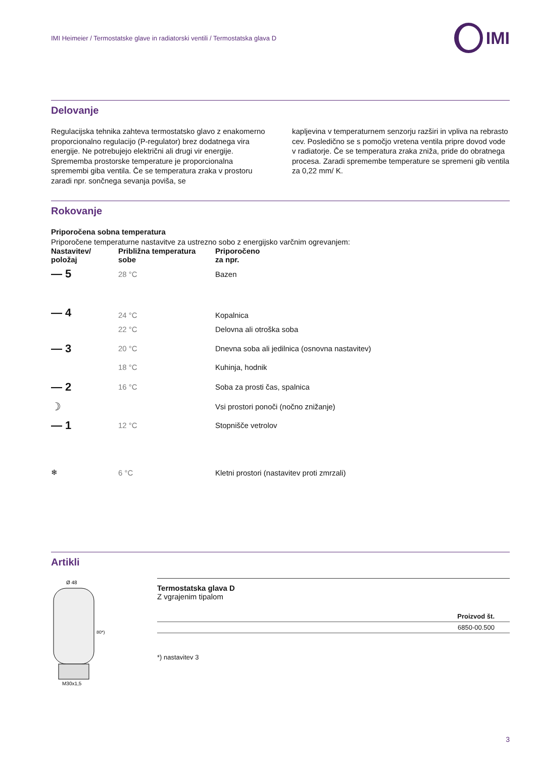IMI Heimeier / Termostatske glave in radiatorski ventili / Termostatska glava D IMI
Delovanje
Regulacijska tehnika zahteva termostatsko glavo z enakomerno proporcionalno regulacijo (P-regulator) brez dodatnega vira energije. Ne potrebujejo električni ali drugi vir energije. Sprememba prostorske temperature je proporcionalna spremembi giba ventila. Če se temperatura zraka v prostoru zaradi npr. sončnega sevanja poviša, se
kapljevina v temperaturnem senzorju razširi in vpliva na rebrasto cev. Posledično se s pomočjo vretena ventila pripre dovod vode v radiatorje. Če se temperatura zraka zniža, pride do obratnega procesa. Zaradi spremembe temperature se spremeni gib ventila za 0,22 mm/ K.
Rokovanje
Priporočena sobna temperatura
Priporočene temperaturne nastavitve za ustrezno sobo z energijsko varčnim ogrevanjem:
| Nastavitev/ položaj | Približna temperatura sobe | Priporočeno za npr. |
| — 5 | 28 °C | Bazen |
| — 4 | 24 °C | Kopalnica |
| | 22 °C | Delovna ali otroška soba |
| — 3 | 20 °C | Dnevna soba ali jedilnica (osnovna nastavitev) |
| | 18 °C | Kuhinja, hodnik |
| — 2 | 16 °C | Soba za prosti čas, spalnica |
| ☽ | | Vsi prostori ponoči (nočno znižanje) |
| — 1 | 12 °C | Stopnišče vetrolov |
| ❄ | 6 °C | Kletni prostori (nastavitev proti zmrzali) |
Artikli
Ø 48
80*)
M30x1,5
Termostatska glava D
Z vgrajenim tipalom
| Proizvod št. |
| 6850-00.500 |
*) nastavitev 3
3